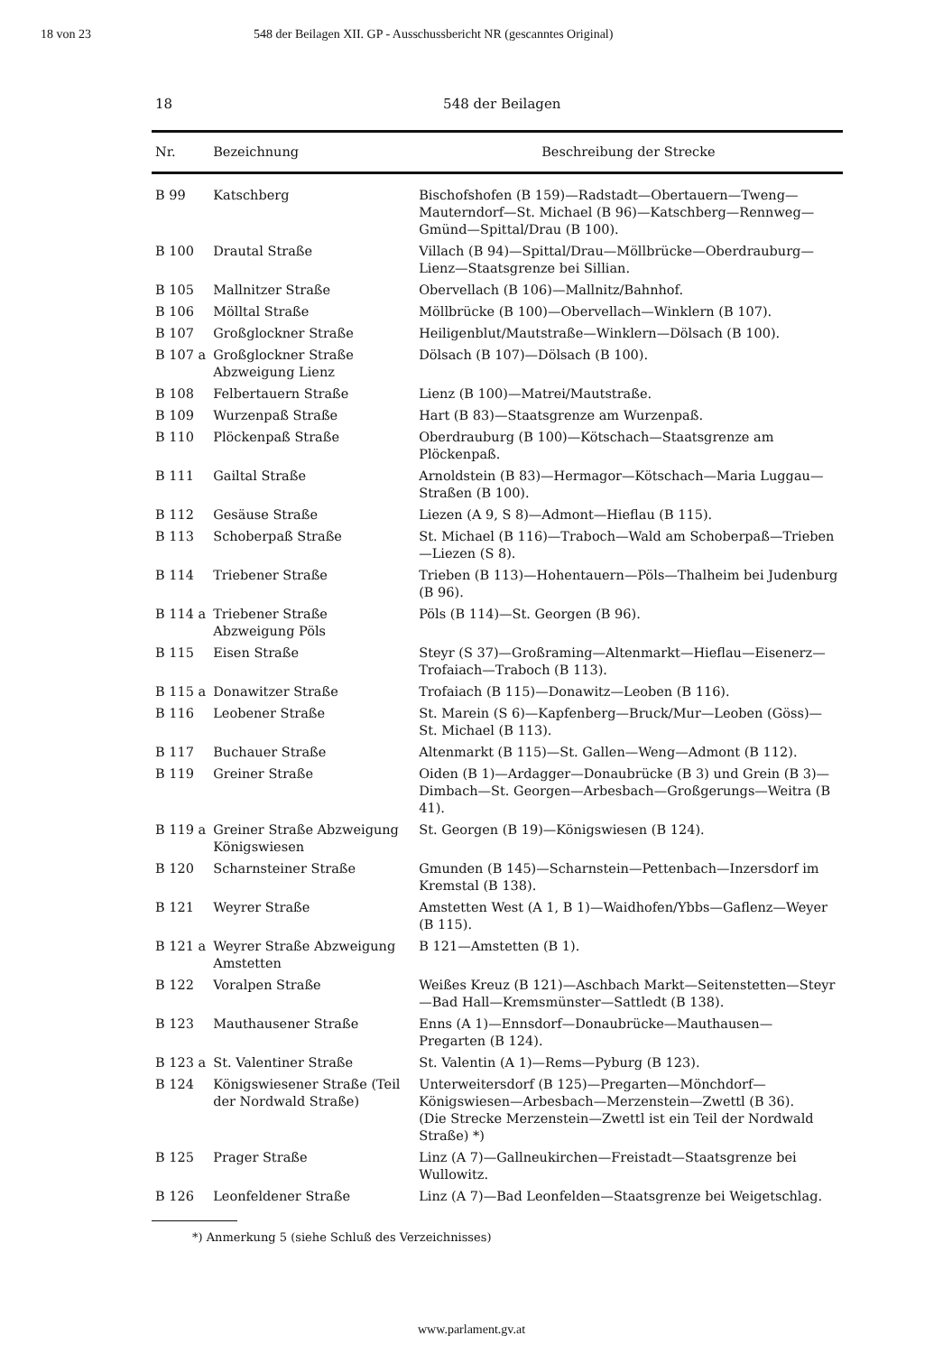18 von 23 548 der Beilagen XII. GP - Ausschussbericht NR (gescanntes Original)
18 548 der Beilagen
| Nr. | Bezeichnung | Beschreibung der Strecke |
| --- | --- | --- |
| B 99 | Katschberg | Bischofshofen (B 159)—Radstadt—Obertauern—Tweng—Mauterndorf—St. Michael (B 96)—Katschberg—Rennweg—Gmünd—Spittal/Drau (B 100). |
| B 100 | Drautal Straße | Villach (B 94)—Spittal/Drau—Möllbrücke—Oberdrauburg—Lienz—Staatsgrenze bei Sillian. |
| B 105 | Mallnitzer Straße | Obervellach (B 106)—Mallnitz/Bahnhof. |
| B 106 | Mölltal Straße | Möllbrücke (B 100)—Obervellach—Winklern (B 107). |
| B 107 | Großglockner Straße | Heiligenblut/Mautstraße—Winklern—Dölsach (B 100). |
| B 107 a | Großglockner Straße Abzweigung Lienz | Dölsach (B 107)—Dölsach (B 100). |
| B 108 | Felbertauern Straße | Lienz (B 100)—Matrei/Mautstraße. |
| B 109 | Wurzenpaß Straße | Hart (B 83)—Staatsgrenze am Wurzenpaß. |
| B 110 | Plöckenpaß Straße | Oberdrauburg (B 100)—Kötschach—Staatsgrenze am Plöckenpaß. |
| B 111 | Gailtal Straße | Arnoldstein (B 83)—Hermagor—Kötschach—Maria Luggau—Straßen (B 100). |
| B 112 | Gesäuse Straße | Liezen (A 9, S 8)—Admont—Hieflau (B 115). |
| B 113 | Schoberpaß Straße | St. Michael (B 116)—Traboch—Wald am Schoberpaß—Trieben—Liezen (S 8). |
| B 114 | Triebener Straße | Trieben (B 113)—Hohentauern—Pöls—Thalheim bei Judenburg (B 96). |
| B 114 a | Triebener Straße Abzweigung Pöls | Pöls (B 114)—St. Georgen (B 96). |
| B 115 | Eisen Straße | Steyr (S 37)—Großraming—Altenmarkt—Hieflau—Eisenerz—Trofaiach—Traboch (B 113). |
| B 115 a | Donawitzer Straße | Trofaiach (B 115)—Donawitz—Leoben (B 116). |
| B 116 | Leobener Straße | St. Marein (S 6)—Kapfenberg—Bruck/Mur—Leoben (Göss)—St. Michael (B 113). |
| B 117 | Buchauer Straße | Altenmarkt (B 115)—St. Gallen—Weng—Admont (B 112). |
| B 119 | Greiner Straße | Oiden (B 1)—Ardagger—Donaubrücke (B 3) und Grein (B 3)—Dimbach—St. Georgen—Arbesbach—Großgerungs—Weitra (B 41). |
| B 119 a | Greiner Straße Abzweigung Königswiesen | St. Georgen (B 19)—Königswiesen (B 124). |
| B 120 | Scharnsteiner Straße | Gmunden (B 145)—Scharnstein—Pettenbach—Inzersdorf im Kremstal (B 138). |
| B 121 | Weyrer Straße | Amstetten West (A 1, B 1)—Waidhofen/Ybbs—Gaflenz—Weyer (B 115). |
| B 121 a | Weyrer Straße Abzweigung Amstetten | B 121—Amstetten (B 1). |
| B 122 | Voralpen Straße | Weißes Kreuz (B 121)—Aschbach Markt—Seitenstetten—Steyr—Bad Hall—Kremsmünster—Sattledt (B 138). |
| B 123 | Mauthausener Straße | Enns (A 1)—Ennsdorf—Donaubrücke—Mauthausen—Pregarten (B 124). |
| B 123 a | St. Valentiner Straße | St. Valentin (A 1)—Rems—Pyburg (B 123). |
| B 124 | Königswiesener Straße (Teil der Nordwald Straße) | Unterweitersdorf (B 125)—Pregarten—Mönchdorf—Königswiesen—Arbesbach—Merzenstein—Zwettl (B 36). (Die Strecke Merzenstein—Zwettl ist ein Teil der Nordwald Straße) *) |
| B 125 | Prager Straße | Linz (A 7)—Gallneukirchen—Freistadt—Staatsgrenze bei Wullowitz. |
| B 126 | Leonfeldener Straße | Linz (A 7)—Bad Leonfelden—Staatsgrenze bei Weigetschlag. |
*) Anmerkung 5 (siehe Schluß des Verzeichnisses)
www.parlament.gv.at